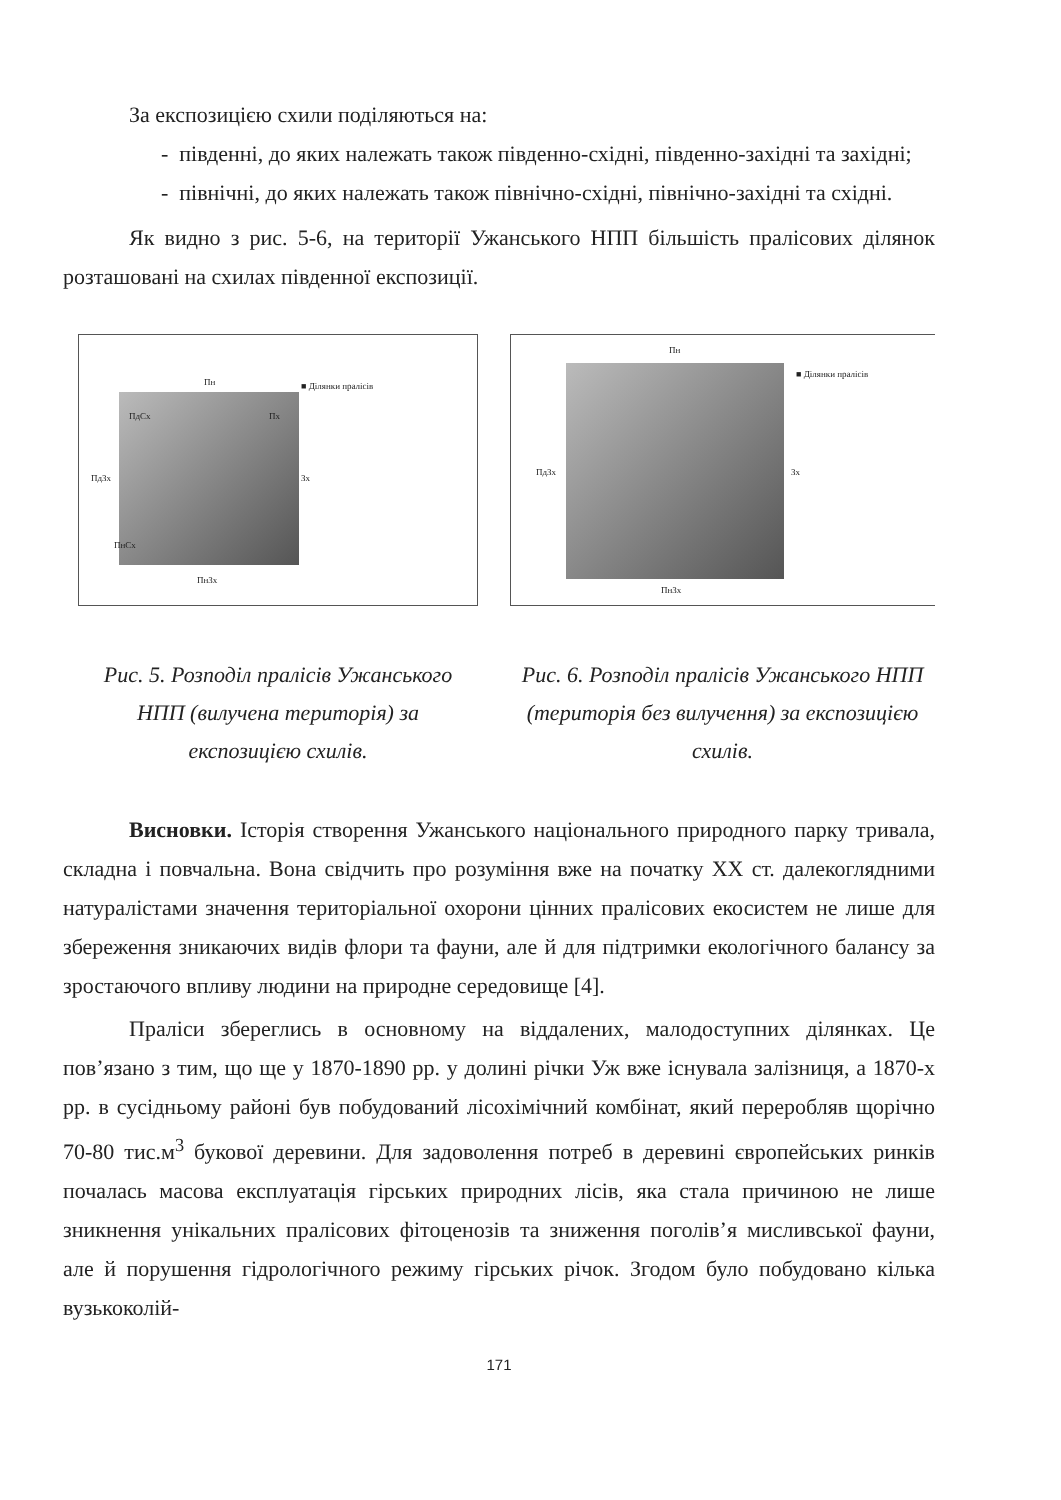За експозицією схили поділяються на:
- південні, до яких належать також південно-східні, південно-західні та західні;
- північні, до яких належать також північно-східні, північно-західні та східні.
Як видно з рис. 5-6, на території Ужанського НПП більшість пралісових ділянок розташовані на схилах південної експозиції.
Пн ■ Ділянки пралісів
ПдСх Пх
ПдЗх Зх
ПнСх
ПнЗх
Рис. 5. Розподіл пралісів Ужанського НПП (вилучена територія) за експозицією схилів.
Пн
■ Ділянки пралісів
ПдЗх Зх
ПнЗх
Рис. 6. Розподіл пралісів Ужанського НПП (територія без вилучення) за експозицією схилів.
Висновки. Історія створення Ужанського національного природного парку тривала, складна і повчальна. Вона свідчить про розуміння вже на початку XX ст. далекоглядними натуралістами значення територіальної охорони цінних пралісових екосистем не лише для збереження зникаючих видів флори та фауни, але й для підтримки екологічного балансу за зростаючого впливу людини на природне середовище [4].
Праліси збереглись в основному на віддалених, малодоступних ділянках. Це пов’язано з тим, що ще у 1870-1890 рр. у долині річки Уж вже існувала залізниця, а 1870-х рр. в сусідньому районі був побудований лісохімічний комбінат, який переробляв щорічно 70-80 тис.м<sup>3</sup> букової деревини. Для задоволення потреб в деревині європейських ринків почалась масова експлуатація гірських природних лісів, яка стала причиною не лише зникнення унікальних пралісових фітоценозів та зниження поголів’я мисливської фауни, але й порушення гідрологічного режиму гірських річок. Згодом було побудовано кілька вузькоколій-
171